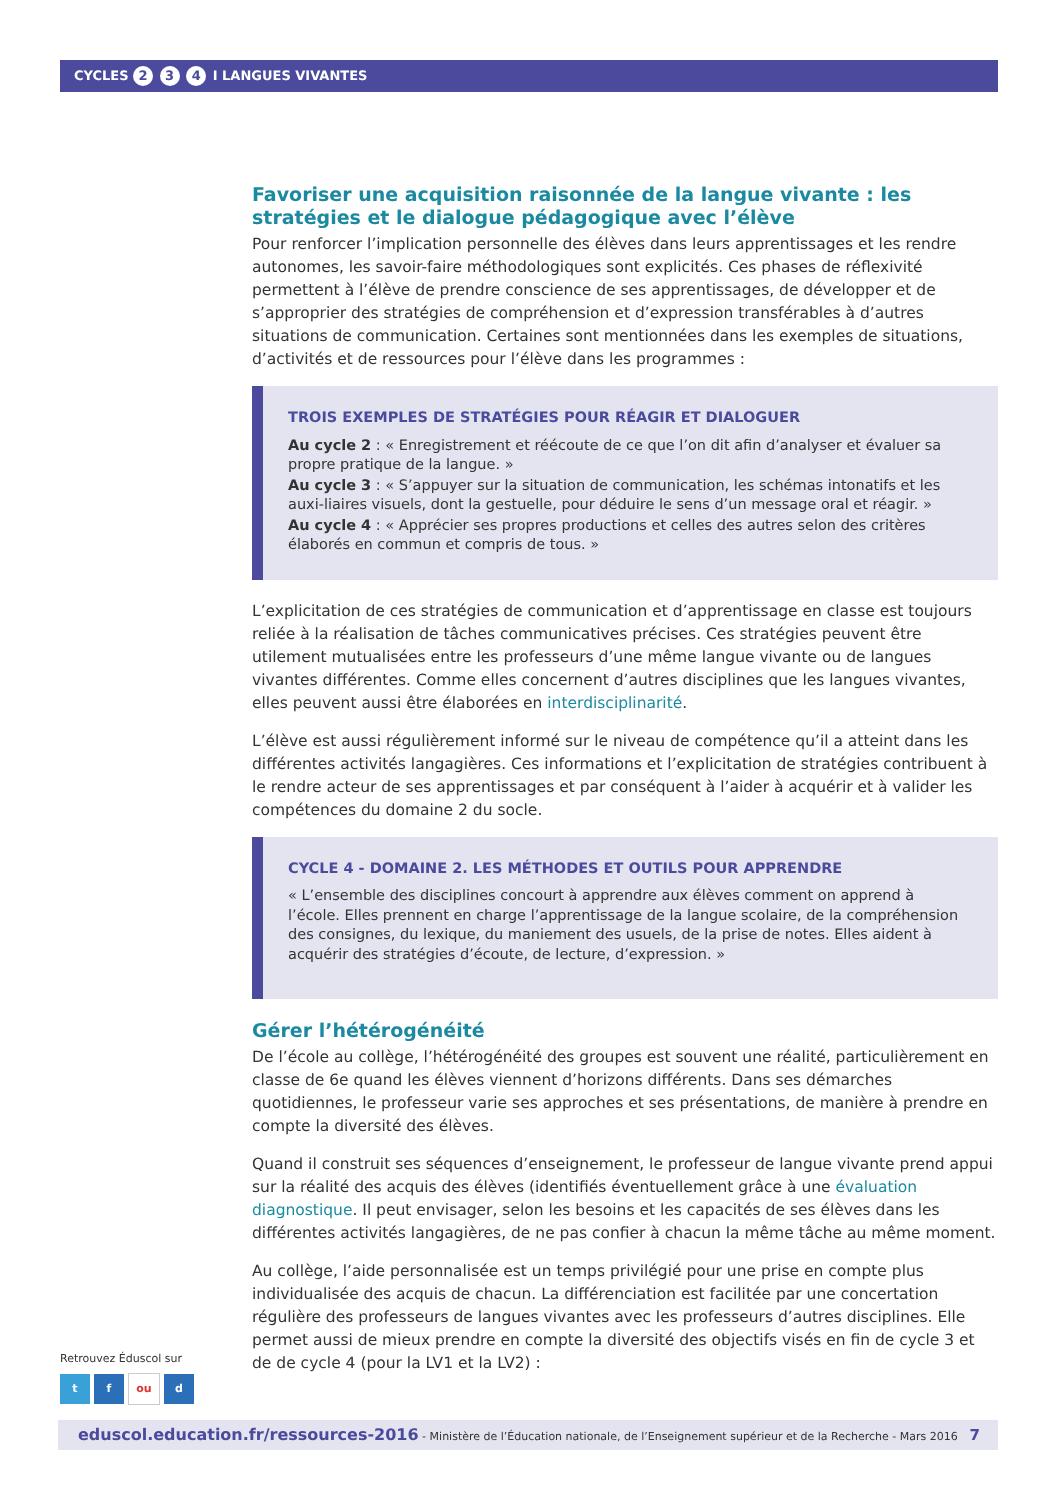CYCLES 2 3 4 I LANGUES VIVANTES
Favoriser une acquisition raisonnée de la langue vivante : les stratégies et le dialogue pédagogique avec l’élève
Pour renforcer l’implication personnelle des élèves dans leurs apprentissages et les rendre autonomes, les savoir-faire méthodologiques sont explicités. Ces phases de réflexivité permettent à l’élève de prendre conscience de ses apprentissages, de développer et de s’approprier des stratégies de compréhension et d’expression transférables à d’autres situations de communication. Certaines sont mentionnées dans les exemples de situations, d’activités et de ressources pour l’élève dans les programmes :
TROIS EXEMPLES DE STRATÉGIES POUR RÉAGIR ET DIALOGUER
Au cycle 2 : « Enregistrement et réécoute de ce que l’on dit afin d’analyser et évaluer sa propre pratique de la langue. »
Au cycle 3 : « S’appuyer sur la situation de communication, les schémas intonatifs et les auxi-liaires visuels, dont la gestuelle, pour déduire le sens d’un message oral et réagir. »
Au cycle 4 : « Apprécier ses propres productions et celles des autres selon des critères élaborés en commun et compris de tous. »
L’explicitation de ces stratégies de communication et d’apprentissage en classe est toujours reliée à la réalisation de tâches communicatives précises. Ces stratégies peuvent être utilement mutualisées entre les professeurs d’une même langue vivante ou de langues vivantes différentes. Comme elles concernent d’autres disciplines que les langues vivantes, elles peuvent aussi être élaborées en interdisciplinarité.
L’élève est aussi régulièrement informé sur le niveau de compétence qu’il a atteint dans les différentes activités langagières. Ces informations et l’explicitation de stratégies contribuent à le rendre acteur de ses apprentissages et par conséquent à l’aider à acquérir et à valider les compétences du domaine 2 du socle.
CYCLE 4 - DOMAINE 2. LES MÉTHODES ET OUTILS POUR APPRENDRE
« L’ensemble des disciplines concourt à apprendre aux élèves comment on apprend à l’école. Elles prennent en charge l’apprentissage de la langue scolaire, de la compréhension des consignes, du lexique, du maniement des usuels, de la prise de notes. Elles aident à acquérir des stratégies d’écoute, de lecture, d’expression. »
Gérer l’hétérogénéité
De l’école au collège, l’hétérogénéité des groupes est souvent une réalité, particulièrement en classe de 6e quand les élèves viennent d’horizons différents. Dans ses démarches quotidiennes, le professeur varie ses approches et ses présentations, de manière à prendre en compte la diversité des élèves.
Quand il construit ses séquences d’enseignement, le professeur de langue vivante prend appui sur la réalité des acquis des élèves (identifiés éventuellement grâce à une évaluation diagnostique. Il peut envisager, selon les besoins et les capacités de ses élèves dans les différentes activités langagières, de ne pas confier à chacun la même tâche au même moment.
Au collège, l’aide personnalisée est un temps privilégié pour une prise en compte plus individualisée des acquis de chacun. La différenciation est facilitée par une concertation régulière des professeurs de langues vivantes avec les professeurs d’autres disciplines. Elle permet aussi de mieux prendre en compte la diversité des objectifs visés en fin de cycle 3 et de de cycle 4 (pour la LV1 et la LV2) :
Retrouvez Éduscol sur
t f ou d
eduscol.education.fr/ressources-2016 - Ministère de l’Éducation nationale, de l’Enseignement supérieur et de la Recherche - Mars 2016 7